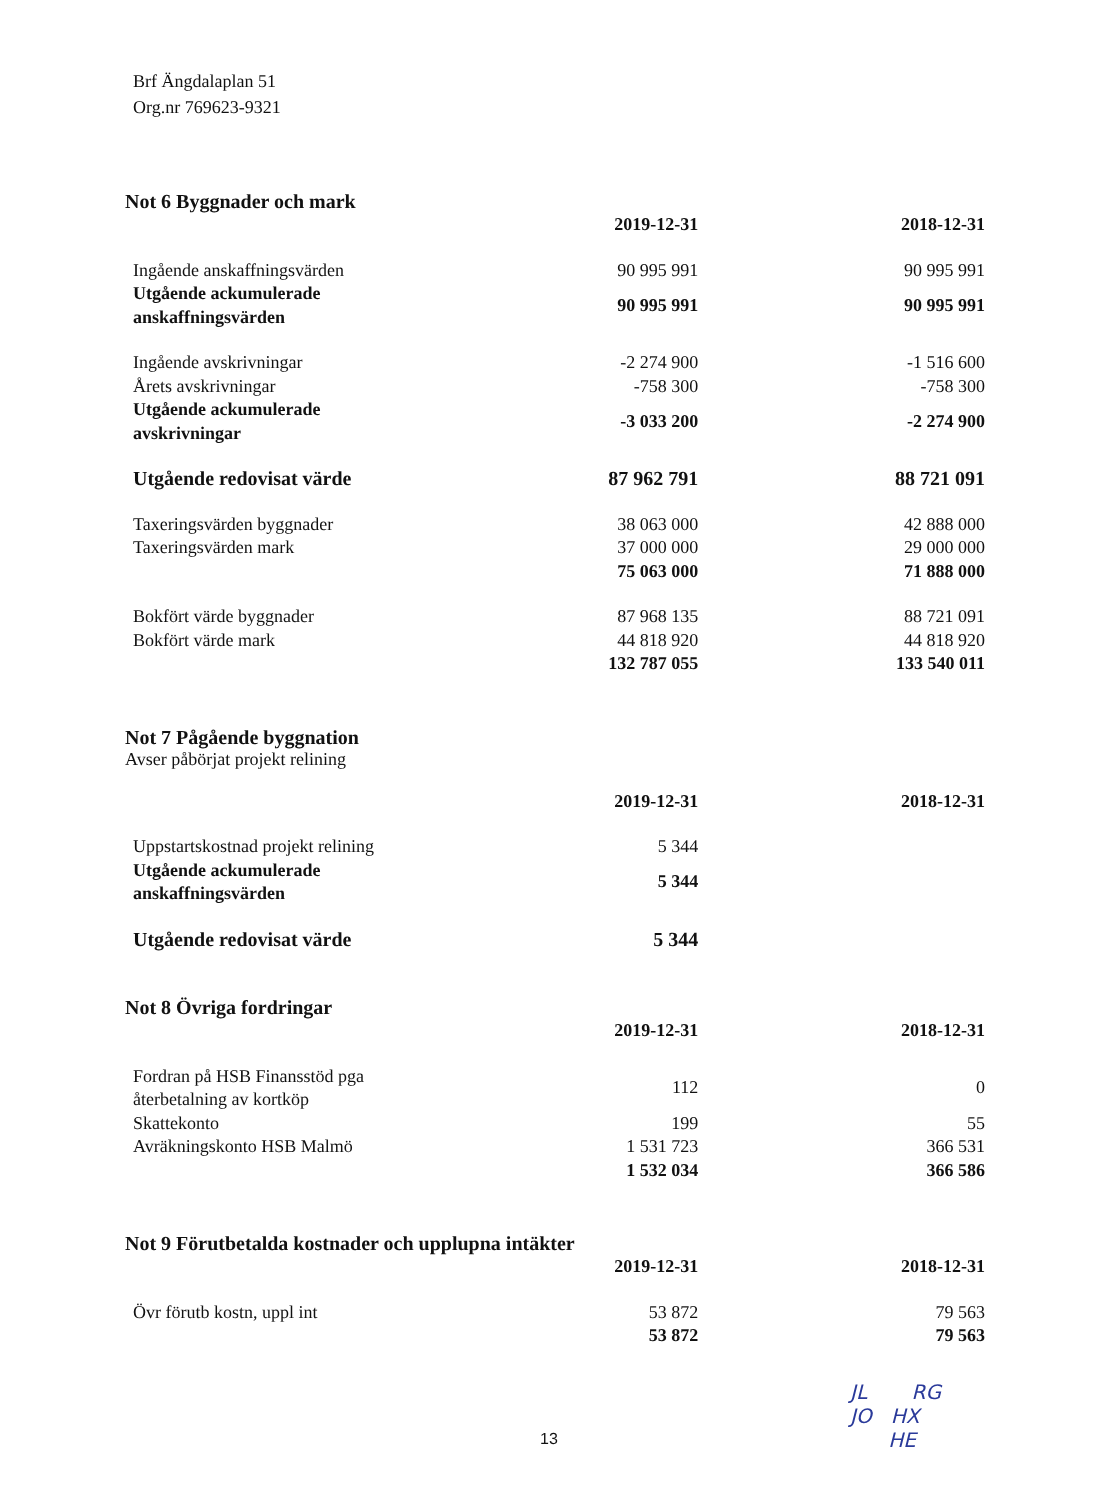Brf Ängdalaplan 51
Org.nr 769623-9321
Not 6 Byggnader och mark
| | 2019-12-31 | 2018-12-31 |
| --- | --- | --- |
| Ingående anskaffningsvärden | 90 995 991 | 90 995 991 |
| Utgående ackumulerade anskaffningsvärden | 90 995 991 | 90 995 991 |
| Ingående avskrivningar | -2 274 900 | -1 516 600 |
| Årets avskrivningar | -758 300 | -758 300 |
| Utgående ackumulerade avskrivningar | -3 033 200 | -2 274 900 |
| Utgående redovisat värde | 87 962 791 | 88 721 091 |
| Taxeringsvärden byggnader | 38 063 000 | 42 888 000 |
| Taxeringsvärden mark | 37 000 000 | 29 000 000 |
| | 75 063 000 | 71 888 000 |
| Bokfört värde byggnader | 87 968 135 | 88 721 091 |
| Bokfört värde mark | 44 818 920 | 44 818 920 |
| | 132 787 055 | 133 540 011 |
Not 7 Pågående byggnation
Avser påbörjat projekt relining
| | 2019-12-31 | 2018-12-31 |
| --- | --- | --- |
| Uppstartskostnad projekt relining | 5 344 | |
| Utgående ackumulerade anskaffningsvärden | 5 344 | |
| Utgående redovisat värde | 5 344 | |
Not 8 Övriga fordringar
| | 2019-12-31 | 2018-12-31 |
| --- | --- | --- |
| Fordran på HSB Finansstöd pga återbetalning av kortköp | 112 | 0 |
| Skattekonto | 199 | 55 |
| Avräkningskonto HSB Malmö | 1 531 723 | 366 531 |
| | 1 532 034 | 366 586 |
Not 9 Förutbetalda kostnader och upplupna intäkter
| | 2019-12-31 | 2018-12-31 |
| --- | --- | --- |
| Övr förutb kostn, uppl int | 53 872 | 79 563 |
| | 53 872 | 79 563 |
13
JL RG
JO HX
HE